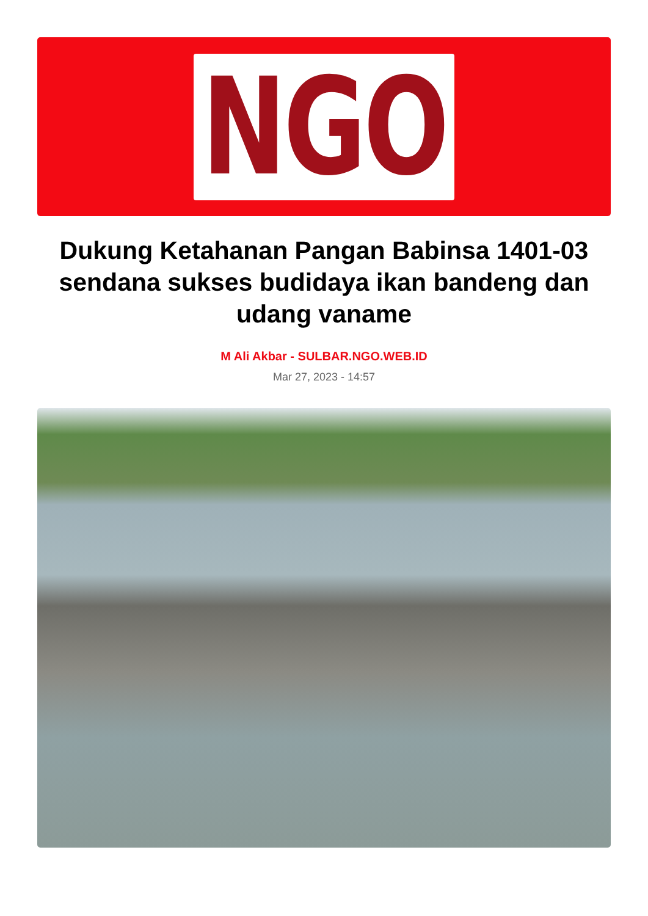NGO
Dukung Ketahanan Pangan Babinsa 1401-03 sendana sukses budidaya ikan bandeng dan udang vaname
M Ali Akbar - SULBAR.NGO.WEB.ID
Mar 27, 2023 - 14:57